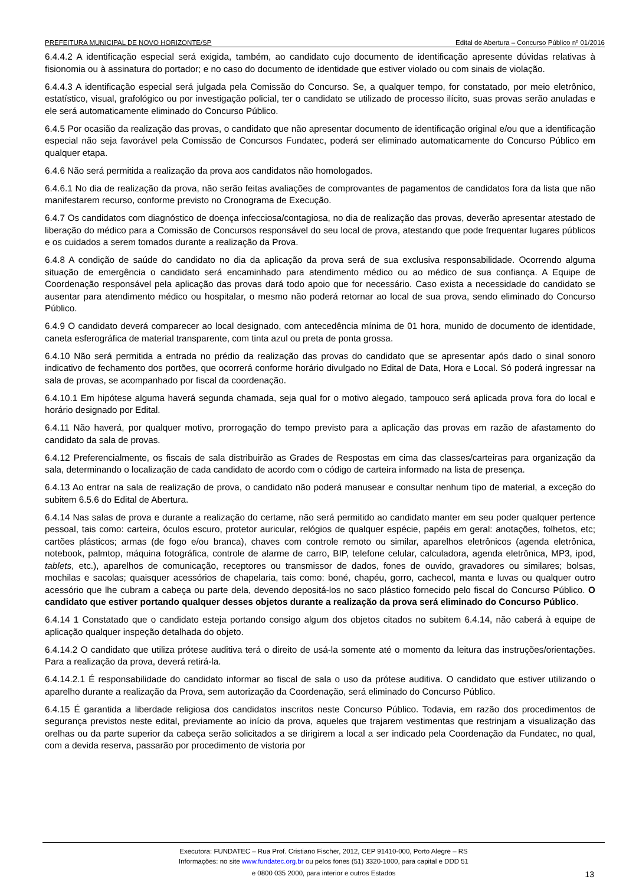PREFEITURA MUNICIPAL DE NOVO HORIZONTE/SP Edital de Abertura – Concurso Público nº 01/2016
6.4.4.2 A identificação especial será exigida, também, ao candidato cujo documento de identificação apresente dúvidas relativas à fisionomia ou à assinatura do portador; e no caso do documento de identidade que estiver violado ou com sinais de violação.
6.4.4.3 A identificação especial será julgada pela Comissão do Concurso. Se, a qualquer tempo, for constatado, por meio eletrônico, estatístico, visual, grafológico ou por investigação policial, ter o candidato se utilizado de processo ilícito, suas provas serão anuladas e ele será automaticamente eliminado do Concurso Público.
6.4.5 Por ocasião da realização das provas, o candidato que não apresentar documento de identificação original e/ou que a identificação especial não seja favorável pela Comissão de Concursos Fundatec, poderá ser eliminado automaticamente do Concurso Público em qualquer etapa.
6.4.6 Não será permitida a realização da prova aos candidatos não homologados.
6.4.6.1 No dia de realização da prova, não serão feitas avaliações de comprovantes de pagamentos de candidatos fora da lista que não manifestarem recurso, conforme previsto no Cronograma de Execução.
6.4.7 Os candidatos com diagnóstico de doença infecciosa/contagiosa, no dia de realização das provas, deverão apresentar atestado de liberação do médico para a Comissão de Concursos responsável do seu local de prova, atestando que pode frequentar lugares públicos e os cuidados a serem tomados durante a realização da Prova.
6.4.8 A condição de saúde do candidato no dia da aplicação da prova será de sua exclusiva responsabilidade. Ocorrendo alguma situação de emergência o candidato será encaminhado para atendimento médico ou ao médico de sua confiança. A Equipe de Coordenação responsável pela aplicação das provas dará todo apoio que for necessário. Caso exista a necessidade do candidato se ausentar para atendimento médico ou hospitalar, o mesmo não poderá retornar ao local de sua prova, sendo eliminado do Concurso Público.
6.4.9 O candidato deverá comparecer ao local designado, com antecedência mínima de 01 hora, munido de documento de identidade, caneta esferográfica de material transparente, com tinta azul ou preta de ponta grossa.
6.4.10 Não será permitida a entrada no prédio da realização das provas do candidato que se apresentar após dado o sinal sonoro indicativo de fechamento dos portões, que ocorrerá conforme horário divulgado no Edital de Data, Hora e Local. Só poderá ingressar na sala de provas, se acompanhado por fiscal da coordenação.
6.4.10.1 Em hipótese alguma haverá segunda chamada, seja qual for o motivo alegado, tampouco será aplicada prova fora do local e horário designado por Edital.
6.4.11 Não haverá, por qualquer motivo, prorrogação do tempo previsto para a aplicação das provas em razão de afastamento do candidato da sala de provas.
6.4.12 Preferencialmente, os fiscais de sala distribuirão as Grades de Respostas em cima das classes/carteiras para organização da sala, determinando o localização de cada candidato de acordo com o código de carteira informado na lista de presença.
6.4.13 Ao entrar na sala de realização de prova, o candidato não poderá manusear e consultar nenhum tipo de material, a exceção do subitem 6.5.6 do Edital de Abertura.
6.4.14 Nas salas de prova e durante a realização do certame, não será permitido ao candidato manter em seu poder qualquer pertence pessoal, tais como: carteira, óculos escuro, protetor auricular, relógios de qualquer espécie, papéis em geral: anotações, folhetos, etc; cartões plásticos; armas (de fogo e/ou branca), chaves com controle remoto ou similar, aparelhos eletrônicos (agenda eletrônica, notebook, palmtop, máquina fotográfica, controle de alarme de carro, BIP, telefone celular, calculadora, agenda eletrônica, MP3, ipod, tablets, etc.), aparelhos de comunicação, receptores ou transmissor de dados, fones de ouvido, gravadores ou similares; bolsas, mochilas e sacolas; quaisquer acessórios de chapelaria, tais como: boné, chapéu, gorro, cachecol, manta e luvas ou qualquer outro acessório que lhe cubram a cabeça ou parte dela, devendo depositá-los no saco plástico fornecido pelo fiscal do Concurso Público. O candidato que estiver portando qualquer desses objetos durante a realização da prova será eliminado do Concurso Público.
6.4.14 1 Constatado que o candidato esteja portando consigo algum dos objetos citados no subitem 6.4.14, não caberá à equipe de aplicação qualquer inspeção detalhada do objeto.
6.4.14.2 O candidato que utiliza prótese auditiva terá o direito de usá-la somente até o momento da leitura das instruções/orientações. Para a realização da prova, deverá retirá-la.
6.4.14.2.1 É responsabilidade do candidato informar ao fiscal de sala o uso da prótese auditiva. O candidato que estiver utilizando o aparelho durante a realização da Prova, sem autorização da Coordenação, será eliminado do Concurso Público.
6.4.15 É garantida a liberdade religiosa dos candidatos inscritos neste Concurso Público. Todavia, em razão dos procedimentos de segurança previstos neste edital, previamente ao início da prova, aqueles que trajarem vestimentas que restrinjam a visualização das orelhas ou da parte superior da cabeça serão solicitados a se dirigirem a local a ser indicado pela Coordenação da Fundatec, no qual, com a devida reserva, passarão por procedimento de vistoria por
Executora: FUNDATEC – Rua Prof. Cristiano Fischer, 2012, CEP 91410-000, Porto Alegre – RS
Informações: no site www.fundatec.org.br ou pelos fones (51) 3320-1000, para capital e DDD 51
e 0800 035 2000, para interior e outros Estados
13